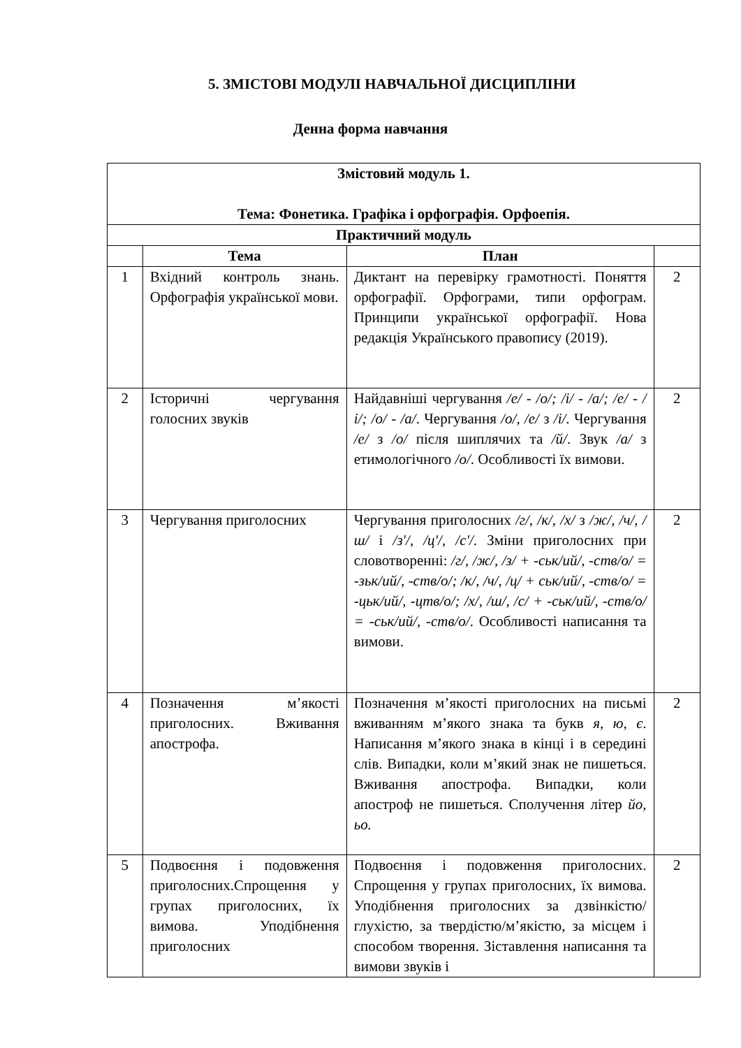5. ЗМІСТОВІ МОДУЛІ НАВЧАЛЬНОЇ ДИСЦИПЛІНИ
Денна форма навчання
| Змістовий модуль 1. Тема: Фонетика. Графіка і орфографія. Орфоепія. | | | |
| --- | --- | --- | --- |
| Практичний модуль | | | |
| | Тема | План | |
| 1 | Вхідний контроль знань. Орфографія української мови. | Диктант на перевірку грамотності. Поняття орфографії. Орфограми, типи орфограм. Принципи української орфографії. Нова редакція Українського правопису (2019). | 2 |
| 2 | Історичні чергування голосних звуків | Найдавніші чергування /е/ - /о/; /і/ - /а/; /е/ - /і/; /о/ - /а/ . Чергування /о/, /е/ з /і/ . Чергування /е/ з /о/ після шиплячих та /й/ . Звук /а/ з етимологічного /о/ . Особливості їх вимови. | 2 |
| 3 | Чергування приголосних | Чергування приголосних /г/, /к/, /х/ з /ж/, /ч/, /ш/ і /з'/, /ц'/, /с'/ . Зміни приголосних при словотворенні: /г/, /ж/, /з/ + -ськ/ий/, -ств/о/ = -зьк/ий/, -ств/о/; /к/, /ч/, /ц/ + ськ/ий/, -ств/о/ = -цьк/ий/, -цтв/о/; /х/, /ш/, /с/ + -ськ/ий/, -ств/о/ = -ськ/ий/, -ств/о/ . Особливості написання та вимови. | 2 |
| 4 | Позначення м’якості приголосних. Вживання апострофа. | Позначення м’якості приголосних на письмі вживанням м’якого знака та букв я, ю, є . Написання м’якого знака в кінці і в середині слів. Випадки, коли м’який знак не пишеться. Вживання апострофа. Випадки, коли апостроф не пишеться. Сполучення літер йо, ьо. | 2 |
| 5 | Подвоєння і подовження приголосних.Спрощення у групах приголосних, їх вимова. Уподібнення приголосних | Подвоєння і подовження приголосних. Спрощення у групах приголосних, їх вимова. Уподібнення приголосних за дзвінкістю/глухістю, за твердістю/м’якістю, за місцем і способом творення. Зіставлення написання та вимови звуків і | 2 |